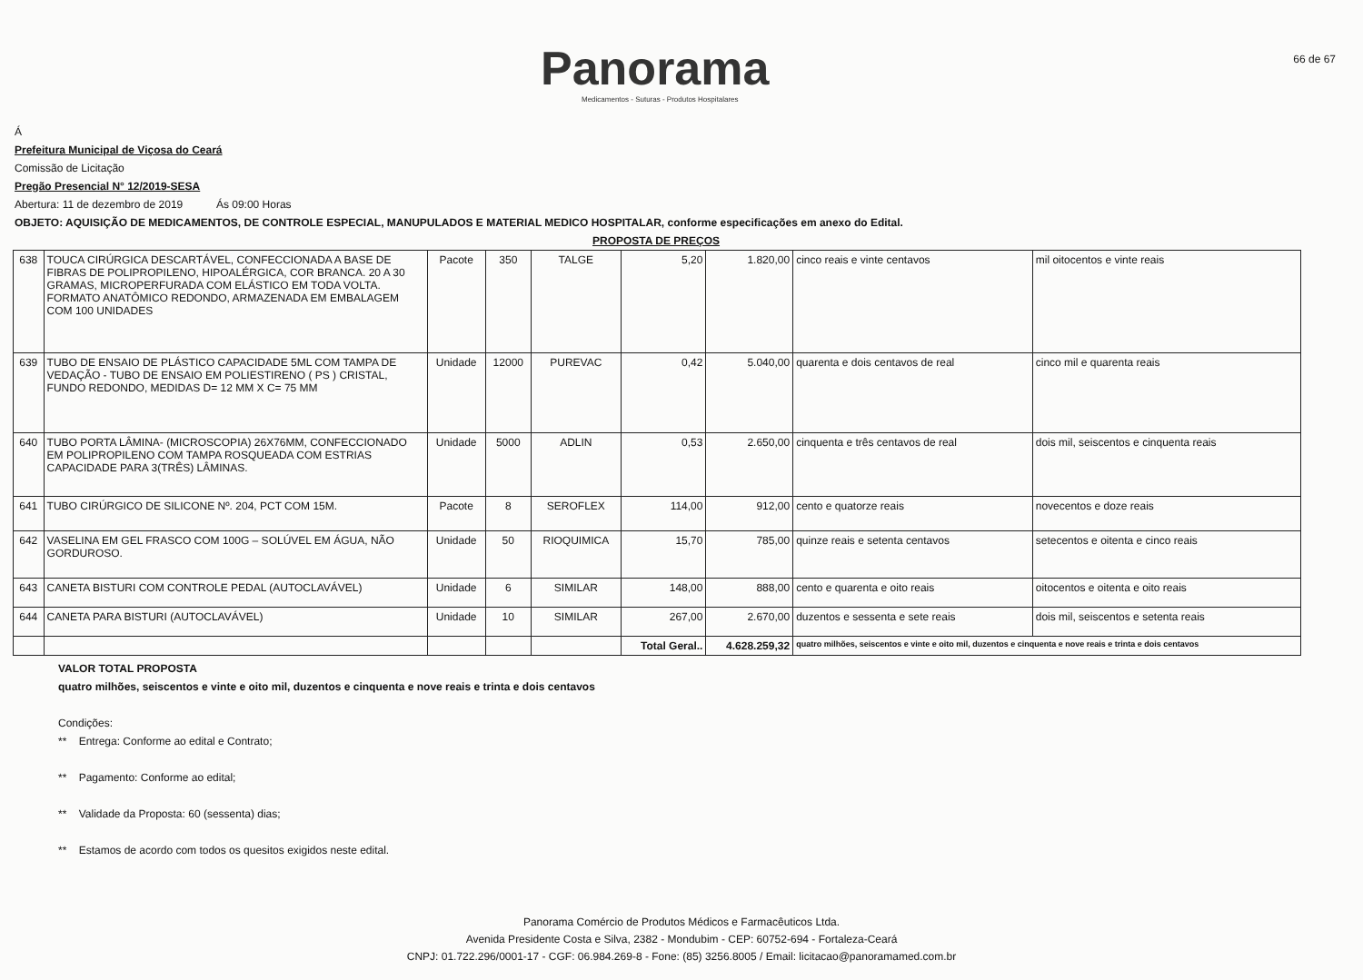Panorama
Medicamentos - Suturas - Produtos Hospitalares
66 de 67
Á
Prefeitura Municipal de Viçosa do Ceará
Comissão de Licitação
Pregão Presencial N° 12/2019-SESA
Abertura: 11 de dezembro de 2019 Ás 09:00 Horas
OBJETO: AQUISIÇÃO DE MEDICAMENTOS, DE CONTROLE ESPECIAL, MANUPULADOS E MATERIAL MEDICO HOSPITALAR, conforme especificações em anexo do Edital.
PROPOSTA DE PREÇOS
| 638 | TOUCA CIRÚRGICA DESCARTÁVEL, CONFECCIONADA A BASE DE FIBRAS DE POLIPROPILENO, HIPOALÉRGICA, COR BRANCA. 20 A 30 GRAMAS, MICROPERFURADA COM ELÁSTICO EM TODA VOLTA. FORMATO ANATÔMICO REDONDO, ARMAZENADA EM EMBALAGEM COM 100 UNIDADES | Pacote | 350 | TALGE | 5,20 | 1.820,00 | cinco reais e vinte centavos | mil oitocentos e vinte reais |
| 639 | TUBO DE ENSAIO DE PLÁSTICO CAPACIDADE 5ML COM TAMPA DE VEDAÇÃO - TUBO DE ENSAIO EM POLIESTIRENO ( PS ) CRISTAL, FUNDO REDONDO, MEDIDAS D= 12 MM X C= 75 MM | Unidade | 12000 | PUREVAC | 0,42 | 5.040,00 | quarenta e dois centavos de real | cinco mil e quarenta reais |
| 640 | TUBO PORTA LÂMINA- (MICROSCOPIA) 26X76MM, CONFECCIONADO EM POLIPROPILENO COM TAMPA ROSQUEADA COM ESTRIAS CAPACIDADE PARA 3(TRÊS) LÂMINAS. | Unidade | 5000 | ADLIN | 0,53 | 2.650,00 | cinquenta e três centavos de real | dois mil, seiscentos e cinquenta reais |
| 641 | TUBO CIRÚRGICO DE SILICONE Nº. 204, PCT COM 15M. | Pacote | 8 | SEROFLEX | 114,00 | 912,00 | cento e quatorze reais | novecentos e doze reais |
| 642 | VASELINA EM GEL FRASCO COM 100G – SOLÚVEL EM ÁGUA, NÃO GORDUROSO. | Unidade | 50 | RIOQUIMICA | 15,70 | 785,00 | quinze reais e setenta centavos | setecentos e oitenta e cinco reais |
| 643 | CANETA BISTURI COM CONTROLE PEDAL (AUTOCLAVÁVEL) | Unidade | 6 | SIMILAR | 148,00 | 888,00 | cento e quarenta e oito reais | oitocentos e oitenta e oito reais |
| 644 | CANETA PARA BISTURI (AUTOCLAVÁVEL) | Unidade | 10 | SIMILAR | 267,00 | 2.670,00 | duzentos e sessenta e sete reais | dois mil, seiscentos e setenta reais |
| | | | | | Total Geral.. | 4.628.259,32 | quatro milhões, seiscentos e vinte e oito mil, duzentos e cinquenta e nove reais e trinta e dois centavos | |
VALOR TOTAL PROPOSTA
quatro milhões, seiscentos e vinte e oito mil, duzentos e cinquenta e nove reais e trinta e dois centavos
Condições:
** Entrega: Conforme ao edital e Contrato;
** Pagamento: Conforme ao edital;
** Validade da Proposta: 60 (sessenta) dias;
** Estamos de acordo com todos os quesitos exigidos neste edital.
Panorama Comércio de Produtos Médicos e Farmacêuticos Ltda.
Avenida Presidente Costa e Silva, 2382 - Mondubim - CEP: 60752-694 - Fortaleza-Ceará
CNPJ: 01.722.296/0001-17 - CGF: 06.984.269-8 - Fone: (85) 3256.8005 / Email: licitacao@panoramamed.com.br